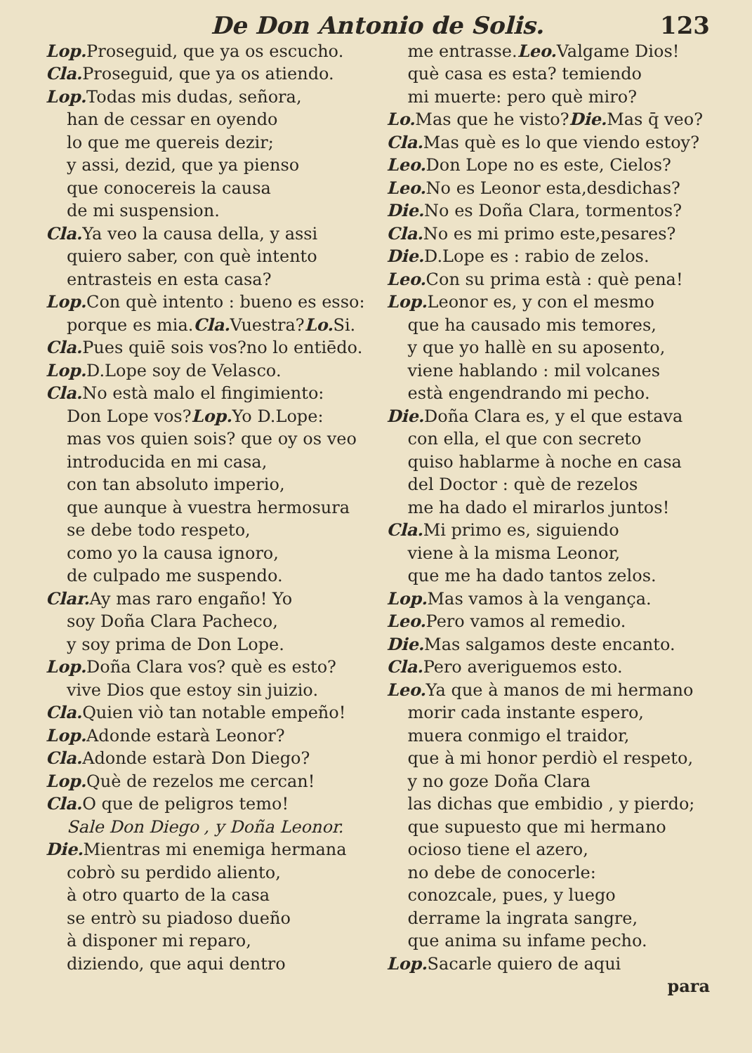De Don Antonio de Solis. 123
Lop. Proseguid, que ya os escucho.
Cla. Proseguid, que ya os atiendo.
Lop. Todas mis dudas, señora,
han de cessar en oyendo
lo que me quereis dezir;
y assi, dezid, que ya pienso
que conocereis la causa
de mi suspension.
Cla. Ya veo la causa della, y assi
quiero saber, con què intento
entrasteis en esta casa?
Lop. Con què intento : bueno es esso:
porque es mia.Cla. Vuestra?Lo. Si.
Cla. Pues quiē sois vos?no lo entiēdo.
Lop. D.Lope soy de Velasco.
Cla. No està malo el fingimiento:
Don Lope vos?Lop. Yo D.Lope:
mas vos quien sois? que oy os veo
introducida en mi casa,
con tan absoluto imperio,
que aunque à vuestra hermosura
se debe todo respeto,
como yo la causa ignoro,
de culpado me suspendo.
Clar. Ay mas raro engaño! Yo
soy Doña Clara Pacheco,
y soy prima de Don Lope.
Lop. Doña Clara vos? què es esto?
vive Dios que estoy sin juizio.
Cla. Quien viò tan notable empeño!
Lop. Adonde estarà Leonor?
Cla. Adonde estarà Don Diego?
Lop. Què de rezelos me cercan!
Cla. O que de peligros temo!
Sale Don Diego , y Doña Leonor.
Die. Mientras mi enemiga hermana
cobrò su perdido aliento,
à otro quarto de la casa
se entrò su piadoso dueño
à disponer mi reparo,
diziendo, que aqui dentro
me entrasse.Leo. Valgame Dios!
què casa es esta? temiendo
mi muerte: pero què miro?
Lo. Mas que he visto?Die. Mas q̄ veo?
Cla. Mas què es lo que viendo estoy?
Leo. Don Lope no es este, Cielos?
Leo. No es Leonor esta,desdichas?
Die. No es Doña Clara, tormentos?
Cla. No es mi primo este,pesares?
Die. D.Lope es : rabio de zelos.
Leo. Con su prima està : què pena!
Lop. Leonor es, y con el mesmo
que ha causado mis temores,
y que yo hallè en su aposento,
viene hablando : mil volcanes
està engendrando mi pecho.
Die. Doña Clara es, y el que estava
con ella, el que con secreto
quiso hablarme à noche en casa
del Doctor : què de rezelos
me ha dado el mirarlos juntos!
Cla. Mi primo es, siguiendo
viene à la misma Leonor,
que me ha dado tantos zelos.
Lop. Mas vamos à la vengança.
Leo. Pero vamos al remedio.
Die. Mas salgamos deste encanto.
Cla. Pero averiguemos esto.
Leo. Ya que à manos de mi hermano
morir cada instante espero,
muera conmigo el traidor,
que à mi honor perdiò el respeto,
y no goze Doña Clara
las dichas que embidio , y pierdo;
que supuesto que mi hermano
ocioso tiene el azero,
no debe de conocerle:
conozcale, pues, y luego
derrame la ingrata sangre,
que anima su infame pecho.
Lop. Sacarle quiero de aqui
para